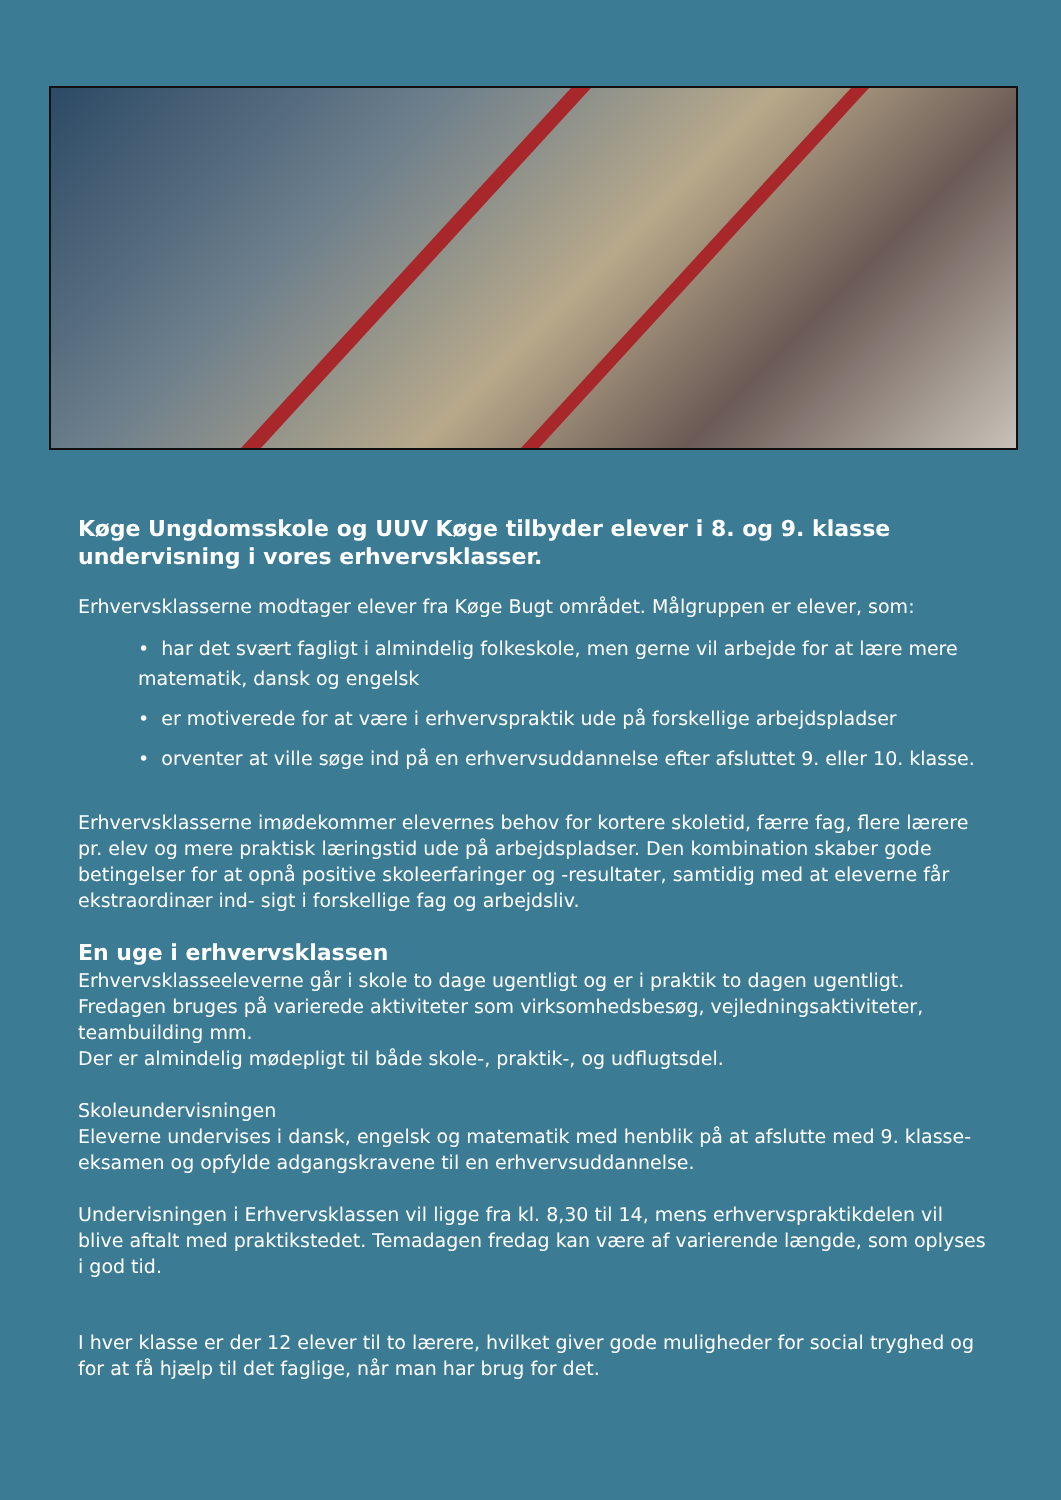Køge Ungdomsskole og UUV Køge tilbyder elever i 8. og 9. klasse undervisning i vores erhvervsklasser.
Erhvervsklasserne modtager elever fra Køge Bugt området. Målgruppen er elever, som:
• har det svært fagligt i almindelig folkeskole, men gerne vil arbejde for at lære mere matematik, dansk og engelsk
• er motiverede for at være i erhvervspraktik ude på forskellige arbejdspladser
• orventer at ville søge ind på en erhvervsuddannelse efter afsluttet 9. eller 10. klasse.
Erhvervsklasserne imødekommer elevernes behov for kortere skoletid, færre fag, flere lærere pr. elev og mere praktisk læringstid ude på arbejdspladser. Den kombination skaber gode betingelser for at opnå positive skoleerfaringer og -resultater, samtidig med at eleverne får ekstraordinær ind- sigt i forskellige fag og arbejdsliv.
En uge i erhvervsklassen
Erhvervsklasseeleverne går i skole to dage ugentligt og er i praktik to dagen ugentligt. Fredagen bruges på varierede aktiviteter som virksomhedsbesøg, vejledningsaktiviteter, teambuilding mm.
Der er almindelig mødepligt til både skole-, praktik-, og udflugtsdel.
Skoleundervisningen
Eleverne undervises i dansk, engelsk og matematik med henblik på at afslutte med 9. klasse- eksamen og opfylde adgangskravene til en erhvervsuddannelse.
Undervisningen i Erhvervsklassen vil ligge fra kl. 8,30 til 14, mens erhvervspraktikdelen vil blive aftalt med praktikstedet. Temadagen fredag kan være af varierende længde, som oplyses i god tid.
I hver klasse er der 12 elever til to lærere, hvilket giver gode muligheder for social tryghed og for at få hjælp til det faglige, når man har brug for det.